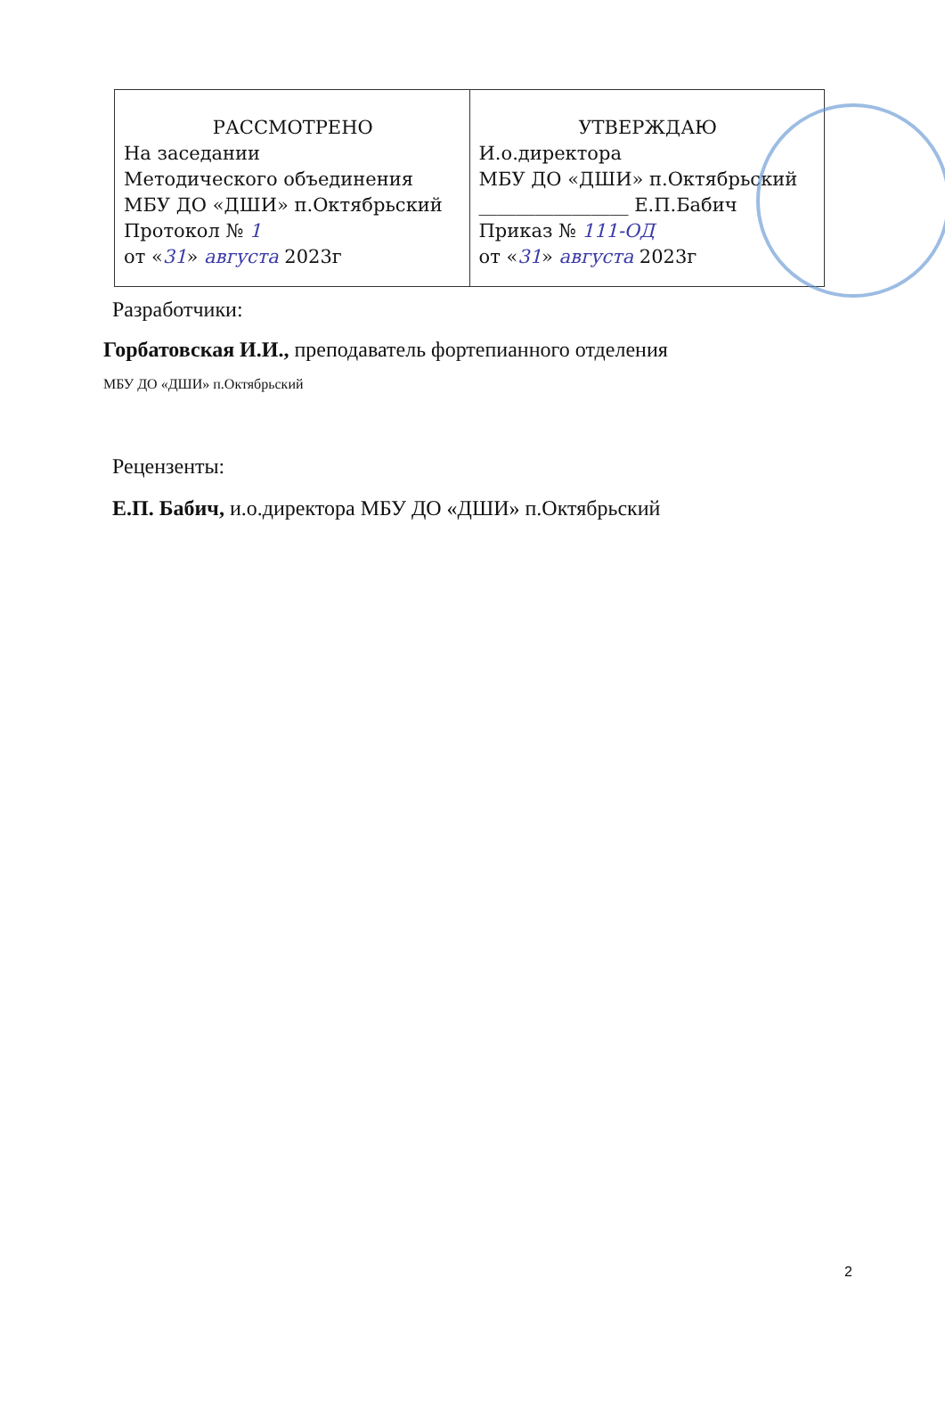| РАССМОТРЕНО На заседании Методического объединения МБУ ДО «ДШИ» п.Октябрьский Протокол № 1 от « 31 » августа 2023г | УТВЕРЖДАЮ И.о.директора МБУ ДО «ДШИ» п.Октябрьский ________________ Е.П.Бабич Приказ № 111-ОД от « 31 » августа 2023г |
Разработчики:
Горбатовская И.И., преподаватель фортепианного отделения
МБУ ДО «ДШИ» п.Октябрьский
Рецензенты:
Е.П. Бабич, и.о.директора МБУ ДО «ДШИ» п.Октябрьский
2